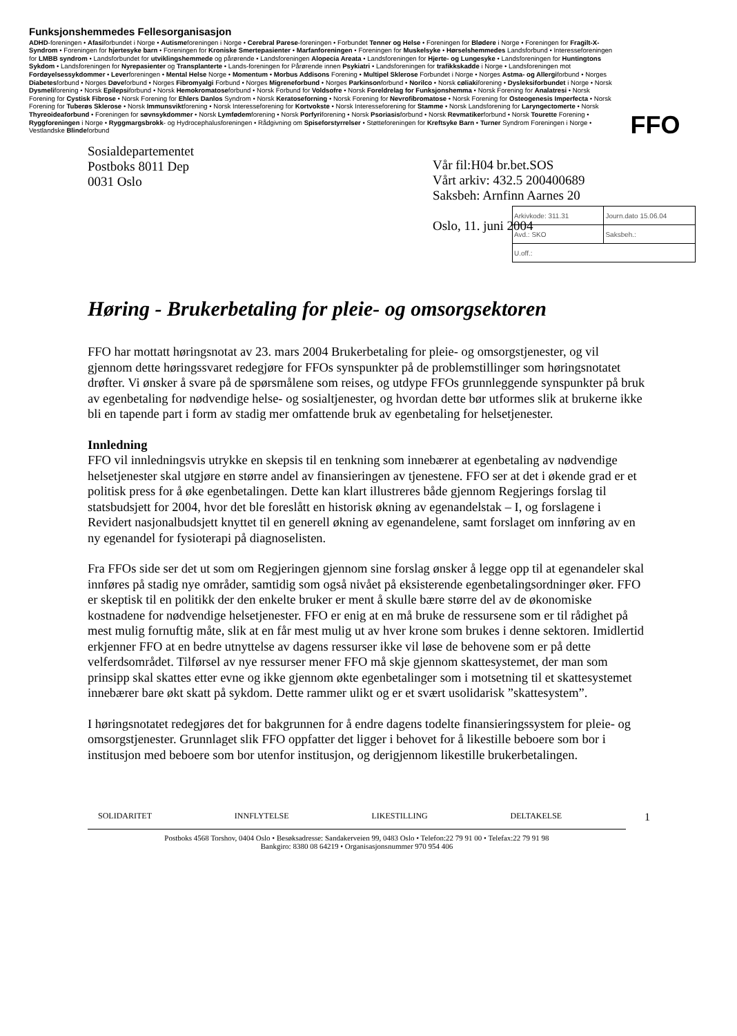Funksjonshemmedes Fellesorganisasjon
ADHD-foreningen • Afasiforbundet i Norge • Autismeforeningen i Norge • Cerebral Parese-foreningen • Forbundet Tenner og Helse • Foreningen for Blødere i Norge • Foreningen for Fragilt-X-Syndrom • Foreningen for hjertesyke barn • Foreningen for Kroniske Smertepasienter • Marfanforeningen • Foreningen for Muskelsyke • Hørselshemmedes Landsforbund • Interesseforeningen for LMBB syndrom • Landsforbundet for utviklingshemmede og pårørende • Landsforeningen Alopecia Areata • Landsforeningen for Hjerte- og Lungesyke • Landsforeningen for Huntingtons Sykdom • Landsforeningen for Nyrepasienter og Transplanterte • Lands-foreningen for Pårørende innen Psykiatri • Landsforeningen for trafikkskadde i Norge • Landsforeningen mot Fordøyelsessykdommer • Leverforeningen • Mental Helse Norge • Momentum • Morbus Addisons Forening • Multipel Sklerose Forbundet i Norge • Norges Astma- og Allergiforbund • Norges Diabetesforbund • Norges Døveforbund • Norges Fibromyalgi Forbund • Norges Migreneforbund • Norges Parkinsonforbund • Norilco • Norsk cøliakiforening • Dysleksiforbundet i Norge • Norsk Dysmeliforening • Norsk Epilepsiforbund • Norsk Hemokromatoseforbund • Norsk Forbund for Voldsofre • Norsk Foreldrelag for Funksjonshemma • Norsk Forening for Analatresi • Norsk Forening for Cystisk Fibrose • Norsk Forening for Ehlers Danlos Syndrom • Norsk Keratoseforning • Norsk Forening for Nevrofibromatose • Norsk Forening for Osteogenesis Imperfecta • Norsk Forening for Tuberøs Sklerose • Norsk Immunsviktforening • Norsk Interesseforening for Kortvokste • Norsk Interesseforening for Stamme • Norsk Landsforening for Laryngectomerte • Norsk Thyreoideaforbund • Foreningen for søvnsykdommer • Norsk Lymfødemforening • Norsk Porfyriforening • Norsk Psoriasisforbund • Norsk Revmatikerforbund • Norsk Tourette Forening • Ryggforeningen i Norge • Ryggmargsbrokk- og Hydrocephalusforeningen • Rådgivning om Spiseforstyrrelser • Støtteforeningen for Kreftsyke Barn • Turner Syndrom Foreningen i Norge • Vestlandske Blindeforbund
FFO
Sosialdepartementet
Postboks 8011 Dep
0031 Oslo
Vår fil:H04 br.bet.SOS
Vårt arkiv: 432.5 200400689
Saksbeh: Arnfinn Aarnes 20
Oslo, 11. juni 2004
| Arkivkode: 311.31 | Journ.dato 15.06.04 |
| Avd.: SKO | Saksbeh.: |
| U.off.: | |
Høring - Brukerbetaling for pleie- og omsorgsektoren
FFO har mottatt høringsnotat av 23. mars 2004 Brukerbetaling for pleie- og omsorgstjenester, og vil gjennom dette høringssvaret redegjøre for FFOs synspunkter på de problemstillinger som høringsnotatet drøfter. Vi ønsker å svare på de spørsmålene som reises, og utdype FFOs grunnleggende synspunkter på bruk av egenbetaling for nødvendige helse- og sosialtjenester, og hvordan dette bør utformes slik at brukerne ikke bli en tapende part i form av stadig mer omfattende bruk av egenbetaling for helsetjenester.
Innledning
FFO vil innledningsvis utrykke en skepsis til en tenkning som innebærer at egenbetaling av nødvendige helsetjenester skal utgjøre en større andel av finansieringen av tjenestene. FFO ser at det i økende grad er et politisk press for å øke egenbetalingen. Dette kan klart illustreres både gjennom Regjerings forslag til statsbudsjett for 2004, hvor det ble foreslått en historisk økning av egenandelstak – I, og forslagene i Revidert nasjonalbudsjett knyttet til en generell økning av egenandelene, samt forslaget om innføring av en ny egenandel for fysioterapi på diagnoselisten.
Fra FFOs side ser det ut som om Regjeringen gjennom sine forslag ønsker å legge opp til at egenandeler skal innføres på stadig nye områder, samtidig som også nivået på eksisterende egenbetalingsordninger øker. FFO er skeptisk til en politikk der den enkelte bruker er ment å skulle bære større del av de økonomiske kostnadene for nødvendige helsetjenester. FFO er enig at en må bruke de ressursene som er til rådighet på mest mulig fornuftig måte, slik at en får mest mulig ut av hver krone som brukes i denne sektoren. Imidlertid erkjenner FFO at en bedre utnyttelse av dagens ressurser ikke vil løse de behovene som er på dette velferdsområdet. Tilførsel av nye ressurser mener FFO må skje gjennom skattesystemet, der man som prinsipp skal skattes etter evne og ikke gjennom økte egenbetalinger som i motsetning til et skattesystemet innebærer bare økt skatt på sykdom. Dette rammer ulikt og er et svært usolidarisk ”skattesystem”.
I høringsnotatet redegjøres det for bakgrunnen for å endre dagens todelte finansieringssystem for pleie- og omsorgstjenester. Grunnlaget slik FFO oppfatter det ligger i behovet for å likestille beboere som bor i institusjon med beboere som bor utenfor institusjon, og derigjennom likestille brukerbetalingen.
SOLIDARITET INNFLYTELSE LIKESTILLING DELTAKELSE 1
Postboks 4568 Torshov, 0404 Oslo • Besøksadresse: Sandakerveien 99, 0483 Oslo • Telefon:22 79 91 00 • Telefax:22 79 91 98
Bankgiro: 8380 08 64219 • Organisasjonsnummer 970 954 406